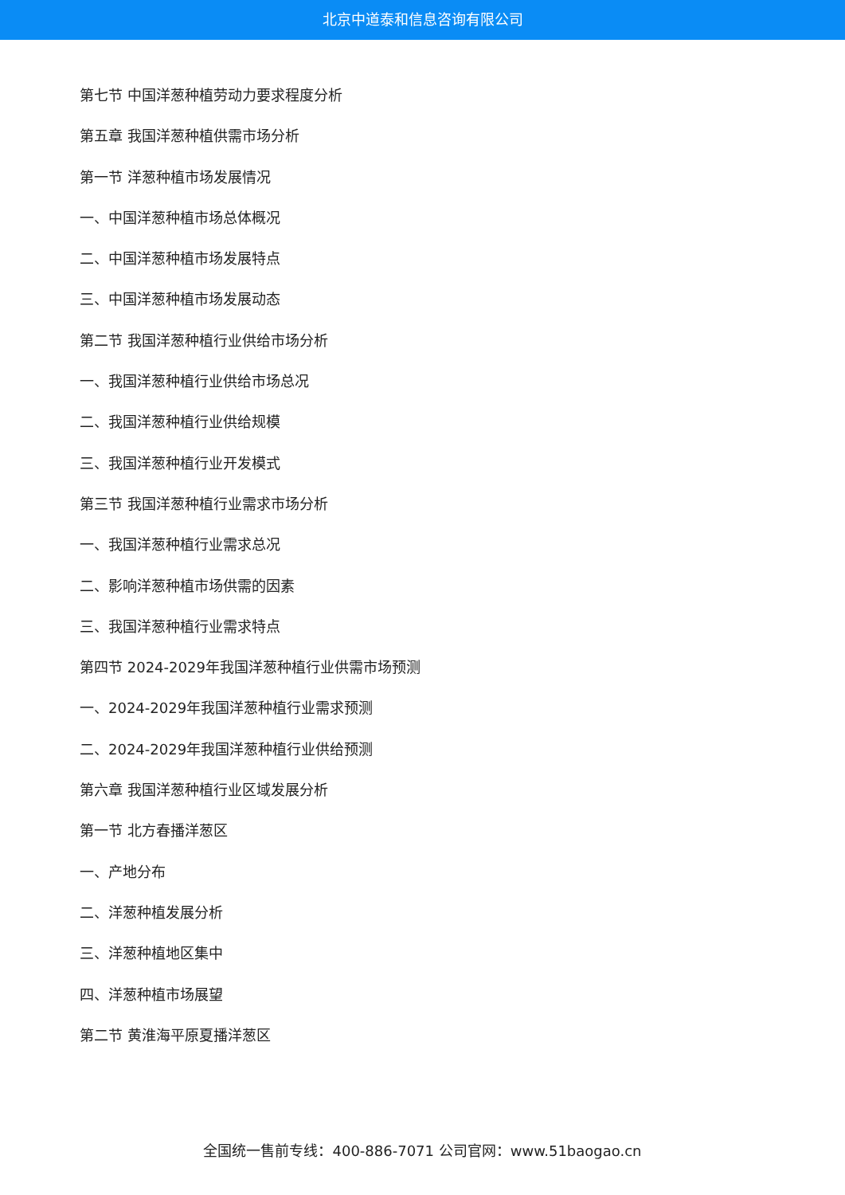北京中道泰和信息咨询有限公司
第七节 中国洋葱种植劳动力要求程度分析
第五章 我国洋葱种植供需市场分析
第一节 洋葱种植市场发展情况
一、中国洋葱种植市场总体概况
二、中国洋葱种植市场发展特点
三、中国洋葱种植市场发展动态
第二节 我国洋葱种植行业供给市场分析
一、我国洋葱种植行业供给市场总况
二、我国洋葱种植行业供给规模
三、我国洋葱种植行业开发模式
第三节 我国洋葱种植行业需求市场分析
一、我国洋葱种植行业需求总况
二、影响洋葱种植市场供需的因素
三、我国洋葱种植行业需求特点
第四节 2024-2029年我国洋葱种植行业供需市场预测
一、2024-2029年我国洋葱种植行业需求预测
二、2024-2029年我国洋葱种植行业供给预测
第六章 我国洋葱种植行业区域发展分析
第一节 北方春播洋葱区
一、产地分布
二、洋葱种植发展分析
三、洋葱种植地区集中
四、洋葱种植市场展望
第二节 黄淮海平原夏播洋葱区
全国统一售前专线：400-886-7071 公司官网：www.51baogao.cn